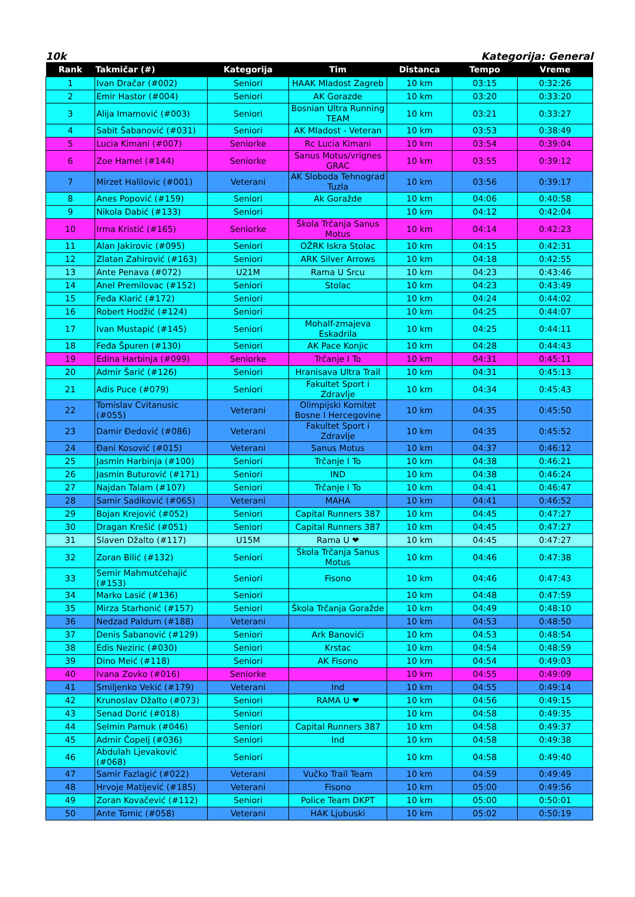10k Kategorija: General
| Rank | Takmičar (#) | Kategorija | Tim | Distanca | Tempo | Vreme |
| --- | --- | --- | --- | --- | --- | --- |
| 1 | Ivan Dračar (#002) | Seniori | HAAK Mladost Zagreb | 10 km | 03:15 | 0:32:26 |
| 2 | Emir Hastor (#004) | Seniori | AK Gorazde | 10 km | 03:20 | 0:33:20 |
| 3 | Alija Imamović (#003) | Seniori | Bosnian Ultra Running TEAM | 10 km | 03:21 | 0:33:27 |
| 4 | Sabit Šabanović (#031) | Seniori | AK Mladost - Veteran | 10 km | 03:53 | 0:38:49 |
| 5 | Lucia Kimani (#007) | Seniorke | Rc Lucia Kimani | 10 km | 03:54 | 0:39:04 |
| 6 | Zoe Hamel (#144) | Seniorke | Sanus Motus/vrignes GRAC | 10 km | 03:55 | 0:39:12 |
| 7 | Mirzet Halilovic (#001) | Veterani | AK Sloboda Tehnograd Tuzla | 10 km | 03:56 | 0:39:17 |
| 8 | Anes Popović (#159) | Seniori | Ak Goražde | 10 km | 04:06 | 0:40:58 |
| 9 | Nikola Dabić (#133) | Seniori | | 10 km | 04:12 | 0:42:04 |
| 10 | Irma Kristić (#165) | Seniorke | Škola Trčanja Sanus Motus | 10 km | 04:14 | 0:42:23 |
| 11 | Alan Jakirovic (#095) | Seniori | OŽRK Iskra Stolac | 10 km | 04:15 | 0:42:31 |
| 12 | Zlatan Zahirović (#163) | Seniori | ARK Silver Arrows | 10 km | 04:18 | 0:42:55 |
| 13 | Ante Penava (#072) | U21M | Rama U Srcu | 10 km | 04:23 | 0:43:46 |
| 14 | Anel Premilovac (#152) | Seniori | Stolac | 10 km | 04:23 | 0:43:49 |
| 15 | Feđa Klarić (#172) | Seniori | | 10 km | 04:24 | 0:44:02 |
| 16 | Robert Hodžić (#124) | Seniori | | 10 km | 04:25 | 0:44:07 |
| 17 | Ivan Mustapić (#145) | Seniori | Mohalf-zmajeva Eskadrila | 10 km | 04:25 | 0:44:11 |
| 18 | Feđa Špuren (#130) | Seniori | AK Pace Konjic | 10 km | 04:28 | 0:44:43 |
| 19 | Edina Harbinja (#099) | Seniorke | Trčanje I To | 10 km | 04:31 | 0:45:11 |
| 20 | Admir Šarić (#126) | Seniori | Hranisava Ultra Trail | 10 km | 04:31 | 0:45:13 |
| 21 | Adis Puce (#079) | Seniori | Fakultet Sport i Zdravlje | 10 km | 04:34 | 0:45:43 |
| 22 | Tomislav Cvitanusic (#055) | Veterani | Olimpijski Komitet Bosne I Hercegovine | 10 km | 04:35 | 0:45:50 |
| 23 | Damir Đedović (#086) | Veterani | Fakultet Sport i Zdravlje | 10 km | 04:35 | 0:45:52 |
| 24 | Đani Kosović (#015) | Veterani | Sanus Motus | 10 km | 04:37 | 0:46:12 |
| 25 | Jasmin Harbinja (#100) | Seniori | Trčanje I To | 10 km | 04:38 | 0:46:21 |
| 26 | Jasmin Buturović (#171) | Seniori | IND | 10 km | 04:38 | 0:46:24 |
| 27 | Najdan Talam (#107) | Seniori | Trčanje I To | 10 km | 04:41 | 0:46:47 |
| 28 | Samir Sadiković (#065) | Veterani | MAHA | 10 km | 04:41 | 0:46:52 |
| 29 | Bojan Krejović (#052) | Seniori | Capital Runners 387 | 10 km | 04:45 | 0:47:27 |
| 30 | Dragan Krešić (#051) | Seniori | Capital Runners 387 | 10 km | 04:45 | 0:47:27 |
| 31 | Slaven Džalto (#117) | U15M | Rama U ❤ | 10 km | 04:45 | 0:47:27 |
| 32 | Zoran Bilić (#132) | Seniori | Škola Trčanja Sanus Motus | 10 km | 04:46 | 0:47:38 |
| 33 | Semir Mahmutćehajić (#153) | Seniori | Fisono | 10 km | 04:46 | 0:47:43 |
| 34 | Marko Lasić (#136) | Seniori | | 10 km | 04:48 | 0:47:59 |
| 35 | Mirza Starhonić (#157) | Seniori | Škola Trčanja Goražde | 10 km | 04:49 | 0:48:10 |
| 36 | Nedzad Paldum (#188) | Veterani | | 10 km | 04:53 | 0:48:50 |
| 37 | Denis Šabanović (#129) | Seniori | Ark Banovići | 10 km | 04:53 | 0:48:54 |
| 38 | Edis Neziric (#030) | Seniori | Krstac | 10 km | 04:54 | 0:48:59 |
| 39 | Dino Meić (#118) | Seniori | AK Fisono | 10 km | 04:54 | 0:49:03 |
| 40 | Ivana Zovko (#016) | Seniorke | | 10 km | 04:55 | 0:49:09 |
| 41 | Smiljenko Vekić (#179) | Veterani | Ind | 10 km | 04:55 | 0:49:14 |
| 42 | Krunoslav Džalto (#073) | Seniori | RAMA U ❤ | 10 km | 04:56 | 0:49:15 |
| 43 | Senad Dorić (#018) | Seniori | | 10 km | 04:58 | 0:49:35 |
| 44 | Selmin Pamuk (#046) | Seniori | Capital Runners 387 | 10 km | 04:58 | 0:49:37 |
| 45 | Admir Čopelj (#036) | Seniori | Ind | 10 km | 04:58 | 0:49:38 |
| 46 | Abdulah Ljevaković (#068) | Seniori | | 10 km | 04:58 | 0:49:40 |
| 47 | Samir Fazlagić (#022) | Veterani | Vučko Trail Team | 10 km | 04:59 | 0:49:49 |
| 48 | Hrvoje Matijević (#185) | Veterani | Fisono | 10 km | 05:00 | 0:49:56 |
| 49 | Zoran Kovačević (#112) | Seniori | Police Team DKPT | 10 km | 05:00 | 0:50:01 |
| 50 | Ante Tomic (#058) | Veterani | HAK Ljubuski | 10 km | 05:02 | 0:50:19 |